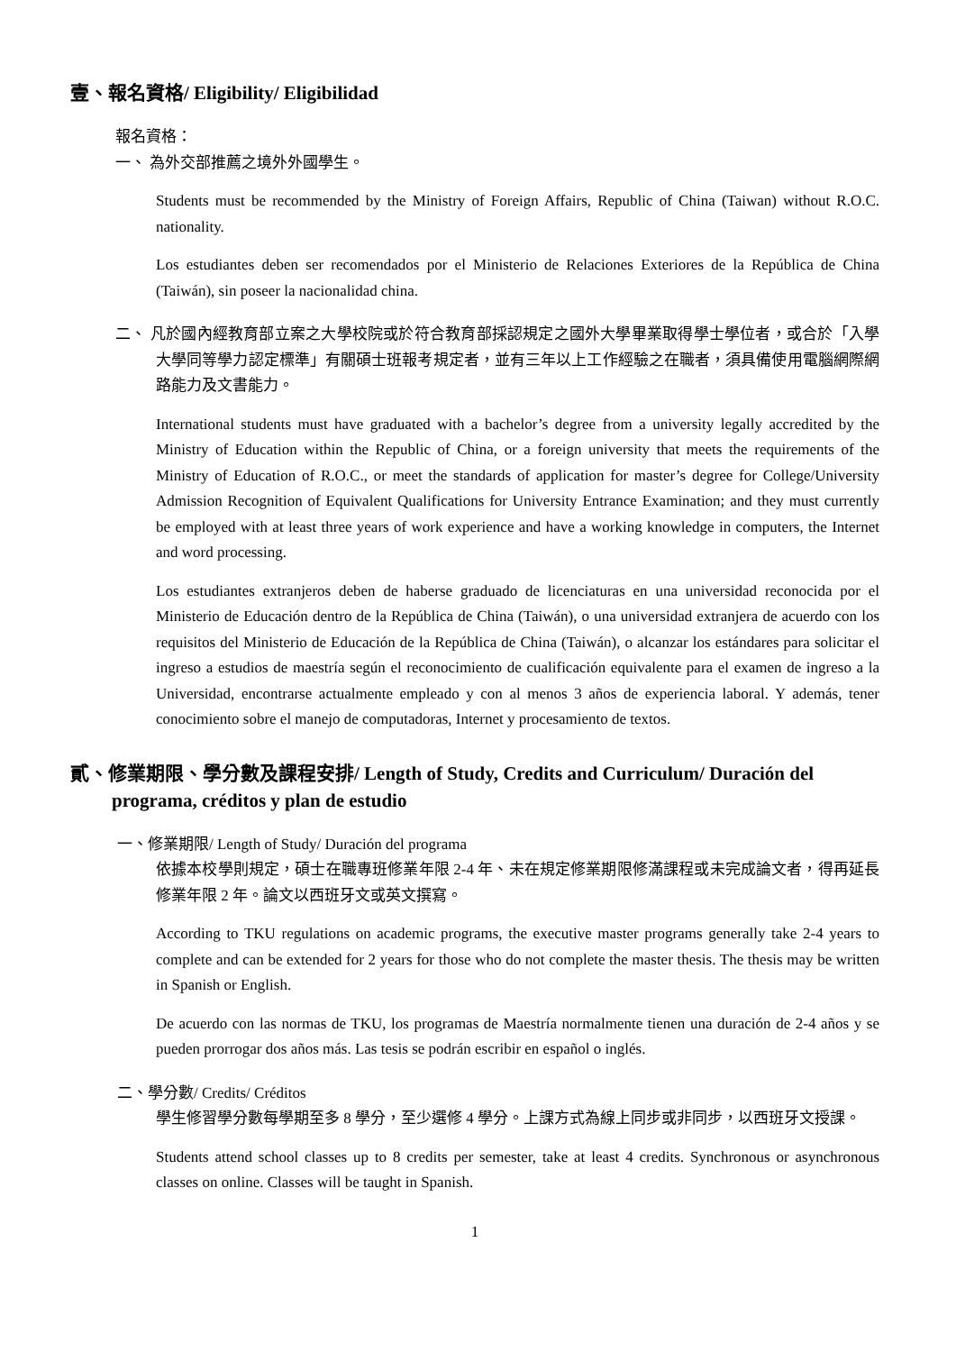壹、報名資格/ Eligibility/ Eligibilidad
報名資格：
一、 為外交部推薦之境外外國學生。
Students must be recommended by the Ministry of Foreign Affairs, Republic of China (Taiwan) without R.O.C. nationality.
Los estudiantes deben ser recomendados por el Ministerio de Relaciones Exteriores de la República de China (Taiwán), sin poseer la nacionalidad china.
二、 凡於國內經教育部立案之大學校院或於符合教育部採認規定之國外大學畢業取得學士學位者，或合於「入學大學同等學力認定標準」有關碩士班報考規定者，並有三年以上工作經驗之在職者，須具備使用電腦網際網路能力及文書能力。
International students must have graduated with a bachelor’s degree from a university legally accredited by the Ministry of Education within the Republic of China, or a foreign university that meets the requirements of the Ministry of Education of R.O.C., or meet the standards of application for master’s degree for College/University Admission Recognition of Equivalent Qualifications for University Entrance Examination; and they must currently be employed with at least three years of work experience and have a working knowledge in computers, the Internet and word processing.
Los estudiantes extranjeros deben de haberse graduado de licenciaturas en una universidad reconocida por el Ministerio de Educación dentro de la República de China (Taiwán), o una universidad extranjera de acuerdo con los requisitos del Ministerio de Educación de la República de China (Taiwán), o alcanzar los estándares para solicitar el ingreso a estudios de maestría según el reconocimiento de cualificación equivalente para el examen de ingreso a la Universidad, encontrarse actualmente empleado y con al menos 3 años de experiencia laboral. Y además, tener conocimiento sobre el manejo de computadoras, Internet y procesamiento de textos.
貳、修業期限、學分數及課程安排/ Length of Study, Credits and Curriculum/ Duración del programa, créditos y plan de estudio
一、修業期限/ Length of Study/ Duración del programa
依據本校學則規定，碩士在職專班修業年限 2-4 年、未在規定修業期限修滿課程或未完成論文者，得再延長修業年限 2 年。論文以西班牙文或英文撰寫。
According to TKU regulations on academic programs, the executive master programs generally take 2-4 years to complete and can be extended for 2 years for those who do not complete the master thesis. The thesis may be written in Spanish or English.
De acuerdo con las normas de TKU, los programas de Maestría normalmente tienen una duración de 2-4 años y se pueden prorrogar dos años más. Las tesis se podrán escribir en español o inglés.
二、學分數/ Credits/ Créditos
學生修習學分數每學期至多 8 學分，至少選修 4 學分。上課方式為線上同步或非同步，以西班牙文授課。
Students attend school classes up to 8 credits per semester, take at least 4 credits. Synchronous or asynchronous classes on online. Classes will be taught in Spanish.
1